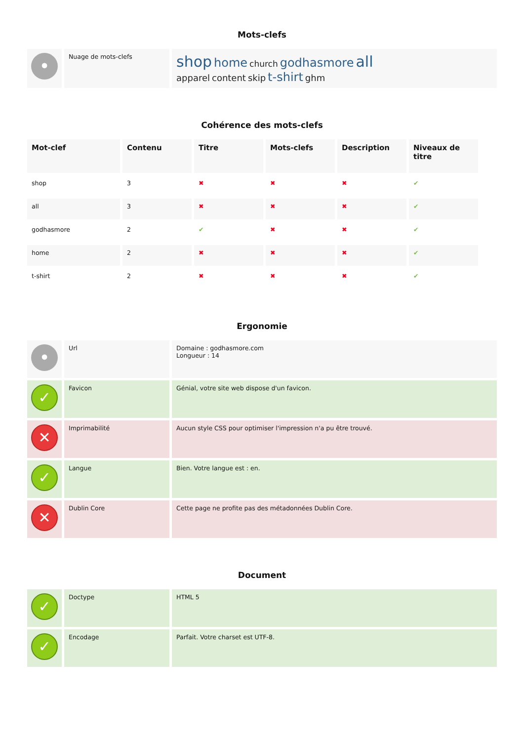Mots-clefs
| • | Nuage de mots-clefs | shop home church godhasmore all apparel content skip t-shirt ghm |
Cohérence des mots-clefs
| Mot-clef | Contenu | Titre | Mots-clefs | Description | Niveaux de titre |
| --- | --- | --- | --- | --- | --- |
| shop | 3 | ✖ | ✖ | ✖ | ✔ |
| all | 3 | ✖ | ✖ | ✖ | ✔ |
| godhasmore | 2 | ✔ | ✖ | ✖ | ✔ |
| home | 2 | ✖ | ✖ | ✖ | ✔ |
| t-shirt | 2 | ✖ | ✖ | ✖ | ✔ |
Ergonomie
| • | Url | Domaine : godhasmore.com Longueur : 14 |
| ✓ | Favicon | Génial, votre site web dispose d'un favicon. |
| ✕ | Imprimabilité | Aucun style CSS pour optimiser l'impression n'a pu être trouvé. |
| ✓ | Langue | Bien. Votre langue est : en. |
| ✕ | Dublin Core | Cette page ne profite pas des métadonnées Dublin Core. |
Document
| ✓ | Doctype | HTML 5 |
| ✓ | Encodage | Parfait. Votre charset est UTF-8. |